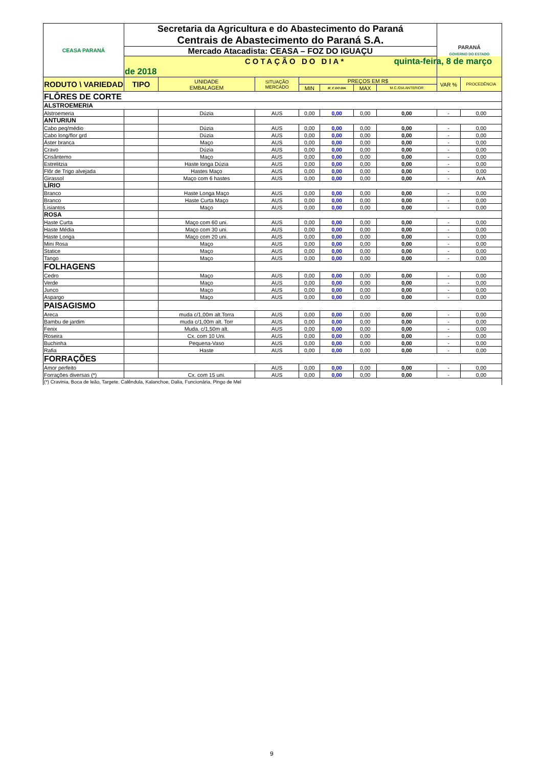| CEASA PARANÁ | Secretaria da Agricultura e do Abastecimento do Paraná Centrais de Abastecimento do Paraná S.A. | | | | | | | PARANÁ GOVERNO DO ESTADO | |
| | Mercado Atacadista: CEASA – FOZ DO IGUAÇU | | | | | | | | |
| | COTAÇÃO DO DIA* quinta-feira, 8 de março de 2018 | | | | | | | | |
| RODUTO \ VARIEDAD | TIPO | UNIDADE EMBALAGEM | SITUAÇÃO MERCADO | PREÇOS EM R$ | | | | VAR % | PROCEDÊNCIA |
| | | | | MIN | M_C DO DIA | MAX | M.C./DIA ANTERIOR | | |
| FLÔRES DE CORTE | | | | | | | | | |
| ALSTROEMERIA | | | | | | | | | |
| Alstroemeria | | Dúzia | AUS | 0,00 | 0,00 | 0,00 | 0,00 | - | 0,00 |
| ANTURIUN | | | | | | | | | |
| Cabo peq/médio | | Dúzia | AUS | 0,00 | 0,00 | 0,00 | 0,00 | - | 0,00 |
| Cabo long/flor grd | | Dúzia | AUS | 0,00 | 0,00 | 0,00 | 0,00 | - | 0,00 |
| Áster branca | | Maço | AUS | 0,00 | 0,00 | 0,00 | 0,00 | - | 0,00 |
| Cravo | | Dúzia | AUS | 0,00 | 0,00 | 0,00 | 0,00 | - | 0,00 |
| Crisântemo | | Maço | AUS | 0,00 | 0,00 | 0,00 | 0,00 | - | 0,00 |
| Estrelitzia | | Haste longa Dúzia | AUS | 0,00 | 0,00 | 0,00 | 0,00 | - | 0,00 |
| Flôr de Trigo alvejada | | Hastes Maço | AUS | 0,00 | 0,00 | 0,00 | 0,00 | - | 0,00 |
| Girassol | | Maço com 6 hastes | AUS | 0,00 | 0,00 | 0,00 | 0,00 | - | ArA |
| LÍRIO | | | | | | | | | |
| Branco | | Haste Longa Maço | AUS | 0,00 | 0,00 | 0,00 | 0,00 | - | 0,00 |
| Branco | | Haste Curta Maço | AUS | 0,00 | 0,00 | 0,00 | 0,00 | - | 0,00 |
| Lisiantos | | Maço | AUS | 0,00 | 0,00 | 0,00 | 0,00 | - | 0,00 |
| ROSA | | | | | | | | | |
| Haste Curta | | Maço com 60 uni. | AUS | 0,00 | 0,00 | 0,00 | 0,00 | - | 0,00 |
| Haste Média | | Maço com 30 uni. | AUS | 0,00 | 0,00 | 0,00 | 0,00 | - | 0,00 |
| Haste Longa | | Maço com 20 uni. | AUS | 0,00 | 0,00 | 0,00 | 0,00 | - | 0,00 |
| Mini Rosa | | Maço | AUS | 0,00 | 0,00 | 0,00 | 0,00 | - | 0,00 |
| Statice | | Maço | AUS | 0,00 | 0,00 | 0,00 | 0,00 | - | 0,00 |
| Tango | | Maço | AUS | 0,00 | 0,00 | 0,00 | 0,00 | - | 0,00 |
| FOLHAGENS | | | | | | | | | |
| Cedro | | Maço | AUS | 0,00 | 0,00 | 0,00 | 0,00 | - | 0,00 |
| Verde | | Maço | AUS | 0,00 | 0,00 | 0,00 | 0,00 | - | 0,00 |
| Junco | | Maço | AUS | 0,00 | 0,00 | 0,00 | 0,00 | - | 0,00 |
| Aspargo | | Maço | AUS | 0,00 | 0,00 | 0,00 | 0,00 | - | 0,00 |
| PAISAGISMO | | | | | | | | | |
| Areca | | muda c/1,00m alt.Torra | AUS | 0,00 | 0,00 | 0,00 | 0,00 | - | 0,00 |
| Bambu de jardim | | muda c/1,00m alt. Torr | AUS | 0,00 | 0,00 | 0,00 | 0,00 | - | 0,00 |
| Fenix | | Muda. c/1,50m alt. | AUS | 0,00 | 0,00 | 0,00 | 0,00 | - | 0,00 |
| Roseira | | Cx. com 10 Uni. | AUS | 0,00 | 0,00 | 0,00 | 0,00 | - | 0,00 |
| Buchinha | | Pequena-Vaso | AUS | 0,00 | 0,00 | 0,00 | 0,00 | - | 0,00 |
| Rafia | | Haste | AUS | 0,00 | 0,00 | 0,00 | 0,00 | - | 0,00 |
| FORRAÇÕES | | | | | | | | | |
| Amor perfeito | | | AUS | 0,00 | 0,00 | 0,00 | 0,00 | - | 0,00 |
| Forrações diversas (*) | | Cx. com 15 uni. | AUS | 0,00 | 0,00 | 0,00 | 0,00 | - | 0,00 |
| (*) Cravinia, Boca de leão, Targete. Calêndula, Kalanchoe, Dalia, Funcionária, Pingo de Mel | | | | | | | | | |
9